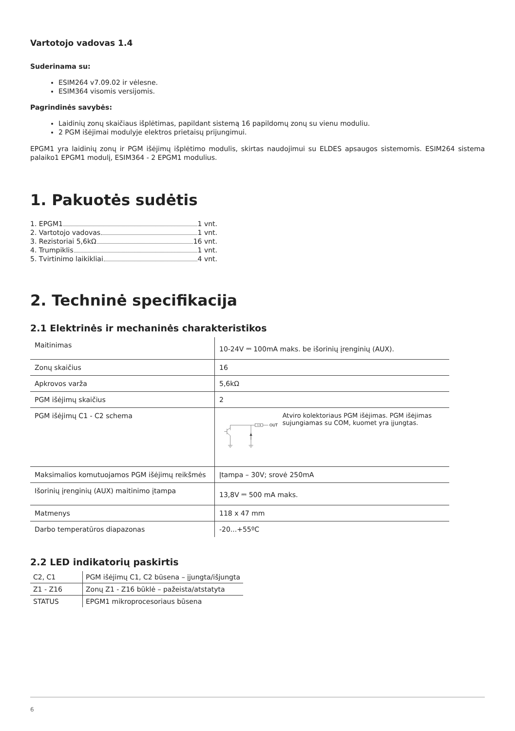Vartotojo vadovas 1.4
Suderinama su:
ESIM264 v7.09.02 ir vėlesne.
ESIM364 visomis versijomis.
Pagrindinės savybės:
Laidinių zonų skaičiaus išplėtimas, papildant sistemą 16 papildomų zonų su vienu moduliu.
2 PGM išėjimai modulyje elektros prietaisų prijungimui.
EPGM1 yra laidinių zonų ir PGM išėjimų išplėtimo modulis, skirtas naudojimui su ELDES apsaugos sistemomis. ESIM264 sistema palaiko1 EPGM1 modulį, ESIM364 - 2 EPGM1 modulius.
1. Pakuotės sudėtis
1. EPGM1 1 vnt.
2. Vartotojo vadovas 1 vnt.
3. Rezistoriai 5,6kΩ 16 vnt.
4. Trumpiklis 1 vnt.
5. Tvirtinimo laikikliai 4 vnt.
2. Techninė specifikacija
2.1 Elektrinės ir mechaninės charakteristikos
| Maitinimas | 10-24V ⎓ 100mA maks. be išorinių įrenginių (AUX). |
| Zonų skaičius | 16 |
| Apkrovos varža | 5,6kΩ |
| PGM išėjimų skaičius | 2 |
| PGM išėjimų C1 - C2 schema | 1 R OUT Atviro kolektoriaus PGM išėjimas. PGM išėjimas sujungiamas su COM, kuomet yra įjungtas. |
| Maksimalios komutuojamos PGM išėjimų reikšmės | Įtampa – 30V; srovė 250mA |
| Išorinių įrenginių (AUX) maitinimo įtampa | 13,8V ⎓ 500 mA maks. |
| Matmenys | 118 x 47 mm |
| Darbo temperatūros diapazonas | -20...+55ºC |
2.2 LED indikatorių paskirtis
| C2, C1 | PGM išėjimų C1, C2 būsena – įjungta/išjungta |
| Z1 - Z16 | Zonų Z1 - Z16 būklė – pažeista/atstatyta |
| STATUS | EPGM1 mikroprocesoriaus būsena |
6